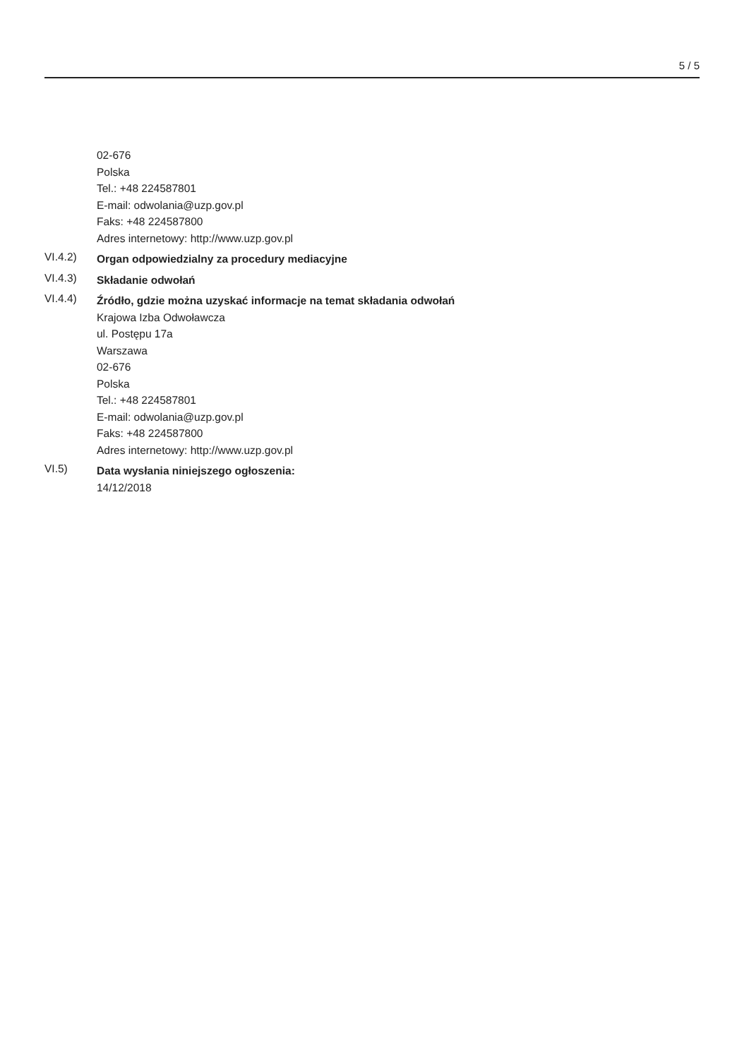5 / 5
02-676
Polska
Tel.: +48 224587801
E-mail: odwolania@uzp.gov.pl
Faks: +48 224587800
Adres internetowy: http://www.uzp.gov.pl
VI.4.2)
Organ odpowiedzialny za procedury mediacyjne
VI.4.3)
Składanie odwołań
VI.4.4)
Źródło, gdzie można uzyskać informacje na temat składania odwołań
Krajowa Izba Odwoławcza
ul. Postępu 17a
Warszawa
02-676
Polska
Tel.: +48 224587801
E-mail: odwolania@uzp.gov.pl
Faks: +48 224587800
Adres internetowy: http://www.uzp.gov.pl
VI.5)
Data wysłania niniejszego ogłoszenia:
14/12/2018